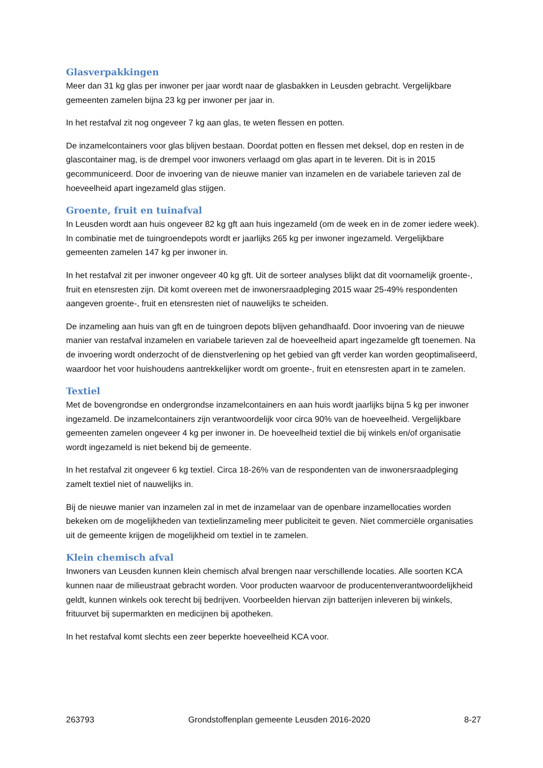Glasverpakkingen
Meer dan 31 kg glas per inwoner per jaar wordt naar de glasbakken in Leusden gebracht. Vergelijkbare gemeenten zamelen bijna 23 kg per inwoner per jaar in.
In het restafval zit nog ongeveer 7 kg aan glas, te weten flessen en potten.
De inzamelcontainers voor glas blijven bestaan. Doordat potten en flessen met deksel, dop en resten in de glascontainer mag, is de drempel voor inwoners verlaagd om glas apart in te leveren. Dit is in 2015 gecommuniceerd. Door de invoering van de nieuwe manier van inzamelen en de variabele tarieven zal de hoeveelheid apart ingezameld glas stijgen.
Groente, fruit en tuinafval
In Leusden wordt aan huis ongeveer 82 kg gft aan huis ingezameld (om de week en in de zomer iedere week). In combinatie met de tuingroendepots wordt er jaarlijks 265 kg per inwoner ingezameld. Vergelijkbare gemeenten zamelen 147 kg per inwoner in.
In het restafval zit per inwoner ongeveer 40 kg gft. Uit de sorteer analyses blijkt dat dit voornamelijk groente-, fruit en etensresten zijn. Dit komt overeen met de inwonersraadpleging 2015 waar 25-49% respondenten aangeven groente-, fruit en etensresten niet of nauwelijks te scheiden.
De inzameling aan huis van gft en de tuingroen depots blijven gehandhaafd. Door invoering van de nieuwe manier van restafval inzamelen en variabele tarieven zal de hoeveelheid apart ingezamelde gft toenemen. Na de invoering wordt onderzocht of de dienstverlening op het gebied van gft verder kan worden geoptimaliseerd, waardoor het voor huishoudens aantrekkelijker wordt om groente-, fruit en etensresten apart in te zamelen.
Textiel
Met de bovengrondse en ondergrondse inzamelcontainers en aan huis wordt jaarlijks bijna 5 kg per inwoner ingezameld. De inzamelcontainers zijn verantwoordelijk voor circa 90% van de hoeveelheid. Vergelijkbare gemeenten zamelen ongeveer 4 kg per inwoner in. De hoeveelheid textiel die bij winkels en/of organisatie wordt ingezameld is niet bekend bij de gemeente.
In het restafval zit ongeveer 6 kg textiel. Circa 18-26% van de respondenten van de inwonersraadpleging zamelt textiel niet of nauwelijks in.
Bij de nieuwe manier van inzamelen zal in met de inzamelaar van de openbare inzamellocaties worden bekeken om de mogelijkheden van textielinzameling meer publiciteit te geven. Niet commerciële organisaties uit de gemeente krijgen de mogelijkheid om textiel in te zamelen.
Klein chemisch afval
Inwoners van Leusden kunnen klein chemisch afval brengen naar verschillende locaties. Alle soorten KCA kunnen naar de milieustraat gebracht worden. Voor producten waarvoor de producentenverantwoordelijkheid geldt, kunnen winkels ook terecht bij bedrijven. Voorbeelden hiervan zijn batterijen inleveren bij winkels, frituurvet bij supermarkten en medicijnen bij apotheken.
In het restafval komt slechts een zeer beperkte hoeveelheid KCA voor.
263793 Grondstoffenplan gemeente Leusden 2016-2020 8-27